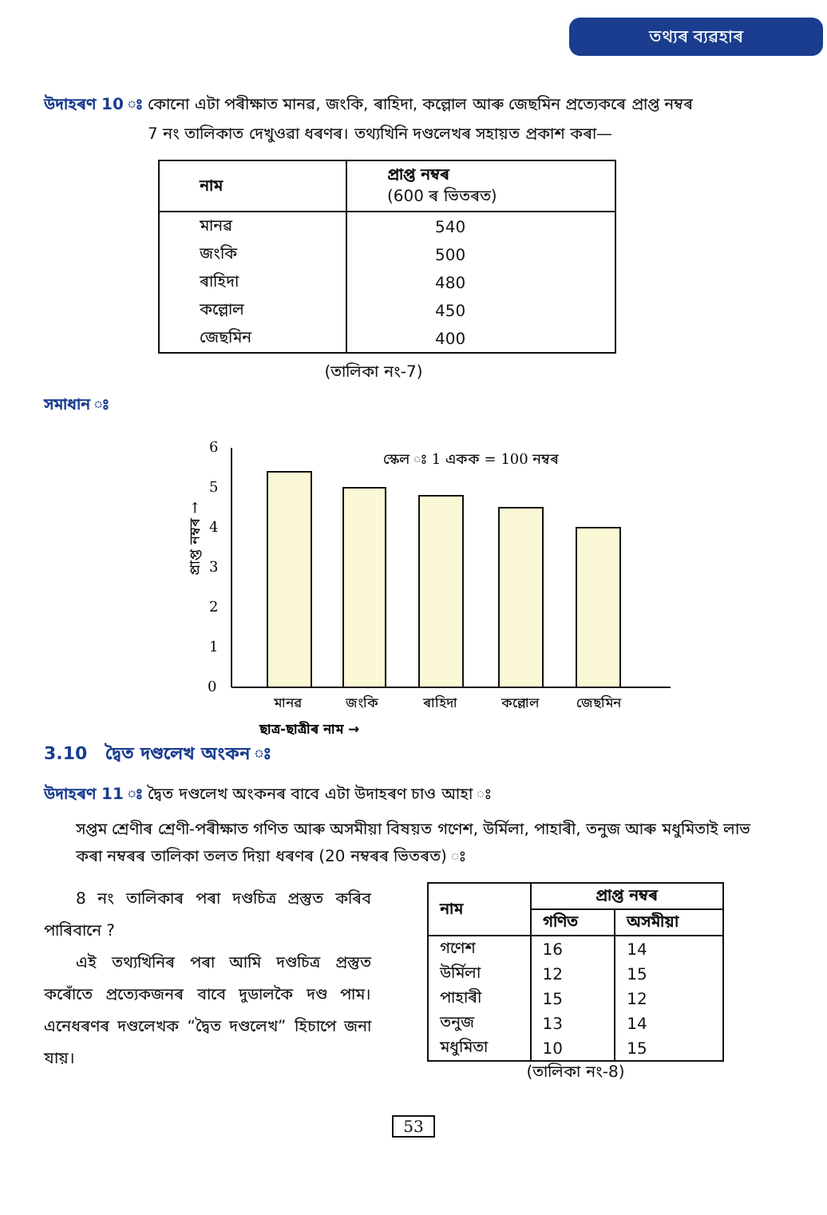তথ্যৰ ব্যৱহাৰ
উদাহৰণ 10 ঃ কোনো এটা পৰীক্ষাত মানৱ, জংকি, ৰাহিদা, কল্লোল আৰু জেছমিন প্ৰত্যেকৰে প্ৰাপ্ত নম্বৰ
7 নং তালিকাত দেখুওৱা ধৰণৰ। তথ্যখিনি দণ্ডলেখৰ সহায়ত প্ৰকাশ কৰা—
| নাম | প্ৰাপ্ত নম্বৰ (600 ৰ ভিতৰত) |
| --- | --- |
| মানৱ | 540 |
| জংকি | 500 |
| ৰাহিদা | 480 |
| কল্লোল | 450 |
| জেছমিন | 400 |
(তালিকা নং-7)
সমাধান ঃ
0
1
2
3
4
5
6
স্কেল ঃ 1 একক = 100 নম্বৰ
প্ৰাপ্ত নম্বৰ →
মানৱ
জংকি
ৰাহিদা
কল্লোল
জেছমিন
ছাত্ৰ-ছাত্ৰীৰ নাম →
3.10 দ্বৈত দণ্ডলেখ অংকন ঃ
উদাহৰণ 11 ঃ দ্বৈত দণ্ডলেখ অংকনৰ বাবে এটা উদাহৰণ চাও আহা ঃ
সপ্তম শ্ৰেণীৰ শ্ৰেণী-পৰীক্ষাত গণিত আৰু অসমীয়া বিষয়ত গণেশ, উৰ্মিলা, পাহাৰী, তনুজ আৰু মধুমিতাই লাভ কৰা নম্বৰৰ তালিকা তলত দিয়া ধৰণৰ (20 নম্বৰৰ ভিতৰত) ঃ
8 নং তালিকাৰ পৰা দণ্ডচিত্ৰ প্ৰস্তুত কৰিব পাৰিবানে ?
এই তথ্যখিনিৰ পৰা আমি দণ্ডচিত্ৰ প্ৰস্তুত কৰোঁতে প্ৰত্যেকজনৰ বাবে দুডালকৈ দণ্ড পাম। এনেধৰণৰ দণ্ডলেখক “দ্বৈত দণ্ডলেখ” হিচাপে জনা যায়।
| নাম | প্ৰাপ্ত নম্বৰ | |
| --- | --- | --- |
| | গণিত | অসমীয়া |
| গণেশ | 16 | 14 |
| উৰ্মিলা | 12 | 15 |
| পাহাৰী | 15 | 12 |
| তনুজ | 13 | 14 |
| মধুমিতা | 10 | 15 |
(তালিকা নং-8)
53